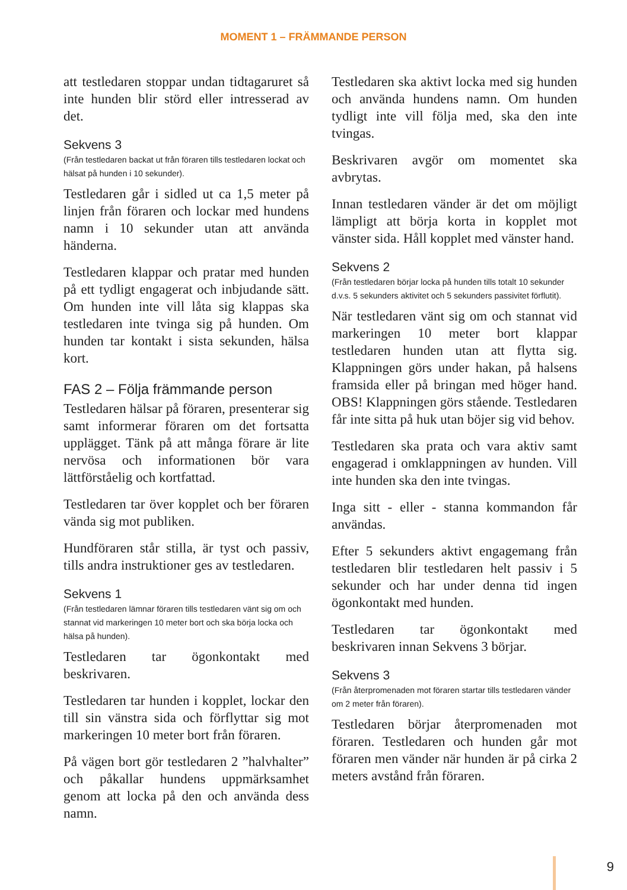MOMENT 1 – FRÄMMANDE PERSON
att testledaren stoppar undan tidtagaruret så inte hunden blir störd eller intresserad av det.
Sekvens 3
(Från testledaren backat ut från föraren tills testledaren lockat och hälsat på hunden i 10 sekunder).
Testledaren går i sidled ut ca 1,5 meter på linjen från föraren och lockar med hundens namn i 10 sekunder utan att använda händerna.
Testledaren klappar och pratar med hunden på ett tydligt engagerat och inbjudande sätt. Om hunden inte vill låta sig klappas ska testledaren inte tvinga sig på hunden. Om hunden tar kontakt i sista sekunden, hälsa kort.
FAS 2 – Följa främmande person
Testledaren hälsar på föraren, presenterar sig samt informerar föraren om det fortsatta upplägget. Tänk på att många förare är lite nervösa och informationen bör vara lättförståelig och kortfattad.
Testledaren tar över kopplet och ber föraren vända sig mot publiken.
Hundföraren står stilla, är tyst och passiv, tills andra instruktioner ges av testledaren.
Sekvens 1
(Från testledaren lämnar föraren tills testledaren vänt sig om och stannat vid markeringen 10 meter bort och ska börja locka och hälsa på hunden).
Testledaren tar ögonkontakt med beskrivaren.
Testledaren tar hunden i kopplet, lockar den till sin vänstra sida och förflyttar sig mot markeringen 10 meter bort från föraren.
På vägen bort gör testledaren 2 ”halvhalter” och påkallar hundens uppmärksamhet genom att locka på den och använda dess namn.
Testledaren ska aktivt locka med sig hunden och använda hundens namn. Om hunden tydligt inte vill följa med, ska den inte tvingas.
Beskrivaren avgör om momentet ska avbrytas.
Innan testledaren vänder är det om möjligt lämpligt att börja korta in kopplet mot vänster sida. Håll kopplet med vänster hand.
Sekvens 2
(Från testledaren börjar locka på hunden tills totalt 10 sekunder d.v.s. 5 sekunders aktivitet och 5 sekunders passivitet förflutit).
När testledaren vänt sig om och stannat vid markeringen 10 meter bort klappar testledaren hunden utan att flytta sig. Klappningen görs under hakan, på halsens framsida eller på bringan med höger hand. OBS! Klappningen görs stående. Testledaren får inte sitta på huk utan böjer sig vid behov.
Testledaren ska prata och vara aktiv samt engagerad i omklappningen av hunden. Vill inte hunden ska den inte tvingas.
Inga sitt - eller - stanna kommandon får användas.
Efter 5 sekunders aktivt engagemang från testledaren blir testledaren helt passiv i 5 sekunder och har under denna tid ingen ögonkontakt med hunden.
Testledaren tar ögonkontakt med beskrivaren innan Sekvens 3 börjar.
Sekvens 3
(Från återpromenaden mot föraren startar tills testledaren vänder om 2 meter från föraren).
Testledaren börjar återpromenaden mot föraren. Testledaren och hunden går mot föraren men vänder när hunden är på cirka 2 meters avstånd från föraren.
9